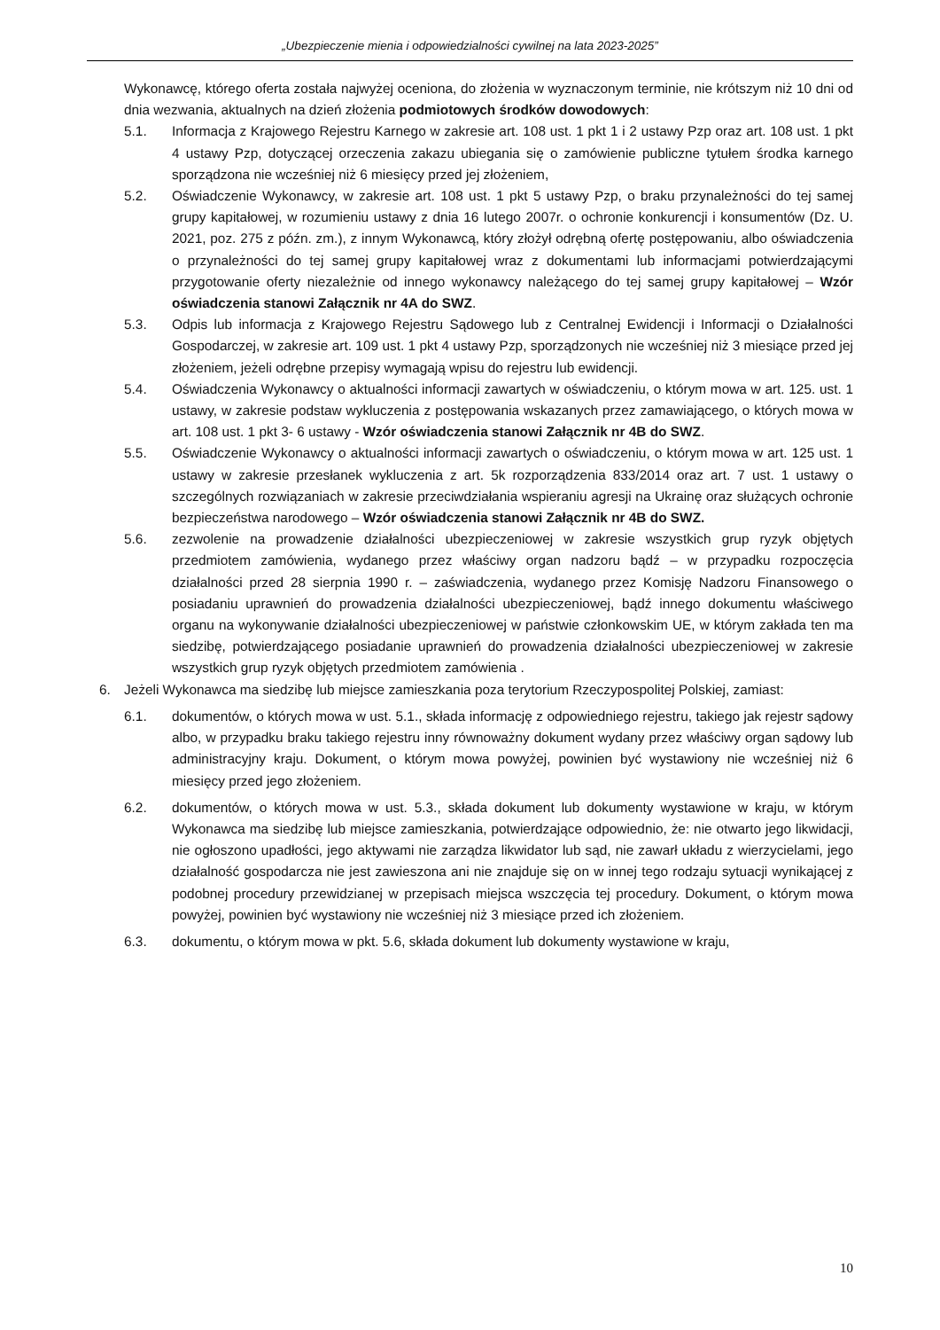„Ubezpieczenie mienia i odpowiedzialności cywilnej na lata 2023-2025”
Wykonawcę, którego oferta została najwyżej oceniona, do złożenia w wyznaczonym terminie, nie krótszym niż 10 dni od dnia wezwania, aktualnych na dzień złożenia podmiotowych środków dowodowych:
5.1. Informacja z Krajowego Rejestru Karnego w zakresie art. 108 ust. 1 pkt 1 i 2 ustawy Pzp oraz art. 108 ust. 1 pkt 4 ustawy Pzp, dotyczącej orzeczenia zakazu ubiegania się o zamówienie publiczne tytułem środka karnego sporządzona nie wcześniej niż 6 miesięcy przed jej złożeniem,
5.2. Oświadczenie Wykonawcy, w zakresie art. 108 ust. 1 pkt 5 ustawy Pzp, o braku przynależności do tej samej grupy kapitałowej, w rozumieniu ustawy z dnia 16 lutego 2007r. o ochronie konkurencji i konsumentów (Dz. U. 2021, poz. 275 z późn. zm.), z innym Wykonawcą, który złożył odrębną ofertę postępowaniu, albo oświadczenia o przynależności do tej samej grupy kapitałowej wraz z dokumentami lub informacjami potwierdzającymi przygotowanie oferty niezależnie od innego wykonawcy należącego do tej samej grupy kapitałowej – Wzór oświadczenia stanowi Załącznik nr 4A do SWZ.
5.3. Odpis lub informacja z Krajowego Rejestru Sądowego lub z Centralnej Ewidencji i Informacji o Działalności Gospodarczej, w zakresie art. 109 ust. 1 pkt 4 ustawy Pzp, sporządzonych nie wcześniej niż 3 miesiące przed jej złożeniem, jeżeli odrębne przepisy wymagają wpisu do rejestru lub ewidencji.
5.4. Oświadczenia Wykonawcy o aktualności informacji zawartych w oświadczeniu, o którym mowa w art. 125. ust. 1 ustawy, w zakresie podstaw wykluczenia z postępowania wskazanych przez zamawiającego, o których mowa w art. 108 ust. 1 pkt 3- 6 ustawy - Wzór oświadczenia stanowi Załącznik nr 4B do SWZ.
5.5. Oświadczenie Wykonawcy o aktualności informacji zawartych o oświadczeniu, o którym mowa w art. 125 ust. 1 ustawy w zakresie przesłanek wykluczenia z art. 5k rozporządzenia 833/2014 oraz art. 7 ust. 1 ustawy o szczególnych rozwiązaniach w zakresie przeciwdziałania wspieraniu agresji na Ukrainę oraz służących ochronie bezpieczeństwa narodowego – Wzór oświadczenia stanowi Załącznik nr 4B do SWZ.
5.6. zezwolenie na prowadzenie działalności ubezpieczeniowej w zakresie wszystkich grup ryzyk objętych przedmiotem zamówienia, wydanego przez właściwy organ nadzoru bądź – w przypadku rozpoczęcia działalności przed 28 sierpnia 1990 r. – zaświadczenia, wydanego przez Komisję Nadzoru Finansowego o posiadaniu uprawnień do prowadzenia działalności ubezpieczeniowej, bądź innego dokumentu właściwego organu na wykonywanie działalności ubezpieczeniowej w państwie członkowskim UE, w którym zakłada ten ma siedzibę, potwierdzającego posiadanie uprawnień do prowadzenia działalności ubezpieczeniowej w zakresie wszystkich grup ryzyk objętych przedmiotem zamówienia .
6. Jeżeli Wykonawca ma siedzibę lub miejsce zamieszkania poza terytorium Rzeczypospolitej Polskiej, zamiast:
6.1. dokumentów, o których mowa w ust. 5.1., składa informację z odpowiedniego rejestru, takiego jak rejestr sądowy albo, w przypadku braku takiego rejestru inny równoważny dokument wydany przez właściwy organ sądowy lub administracyjny kraju. Dokument, o którym mowa powyżej, powinien być wystawiony nie wcześniej niż 6 miesięcy przed jego złożeniem.
6.2. dokumentów, o których mowa w ust. 5.3., składa dokument lub dokumenty wystawione w kraju, w którym Wykonawca ma siedzibę lub miejsce zamieszkania, potwierdzające odpowiednio, że: nie otwarto jego likwidacji, nie ogłoszono upadłości, jego aktywami nie zarządza likwidator lub sąd, nie zawarł układu z wierzycielami, jego działalność gospodarcza nie jest zawieszona ani nie znajduje się on w innej tego rodzaju sytuacji wynikającej z podobnej procedury przewidzianej w przepisach miejsca wszczęcia tej procedury. Dokument, o którym mowa powyżej, powinien być wystawiony nie wcześniej niż 3 miesiące przed ich złożeniem.
6.3. dokumentu, o którym mowa w pkt. 5.6, składa dokument lub dokumenty wystawione w kraju,
10